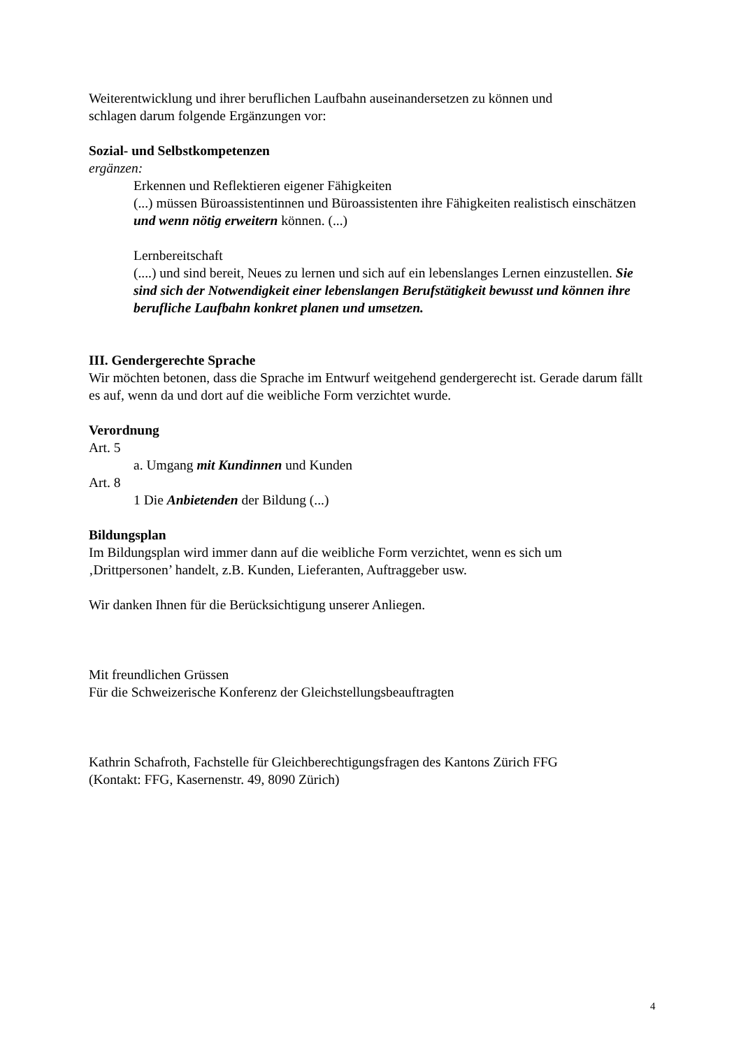Weiterentwicklung und ihrer beruflichen Laufbahn auseinandersetzen zu können und
schlagen darum folgende Ergänzungen vor:
Sozial- und Selbstkompetenzen
ergänzen:
Erkennen und Reflektieren eigener Fähigkeiten
(...) müssen Büroassistentinnen und Büroassistenten ihre Fähigkeiten realistisch einschätzen und wenn nötig erweitern können. (...)
Lernbereitschaft
(....) und sind bereit, Neues zu lernen und sich auf ein lebenslanges Lernen einzustellen. Sie sind sich der Notwendigkeit einer lebenslangen Berufstätigkeit bewusst und können ihre berufliche Laufbahn konkret planen und umsetzen.
III. Gendergerechte Sprache
Wir möchten betonen, dass die Sprache im Entwurf weitgehend gendergerecht ist. Gerade darum fällt es auf, wenn da und dort auf die weibliche Form verzichtet wurde.
Verordnung
Art. 5
a. Umgang mit Kundinnen und Kunden
Art. 8
1 Die Anbietenden der Bildung (...)
Bildungsplan
Im Bildungsplan wird immer dann auf die weibliche Form verzichtet, wenn es sich um ‚Drittpersonen’ handelt, z.B. Kunden, Lieferanten, Auftraggeber usw.
Wir danken Ihnen für die Berücksichtigung unserer Anliegen.
Mit freundlichen Grüssen
Für die Schweizerische Konferenz der Gleichstellungsbeauftragten
Kathrin Schafroth, Fachstelle für Gleichberechtigungsfragen des Kantons Zürich FFG
(Kontakt: FFG, Kasernenstr. 49, 8090 Zürich)
4